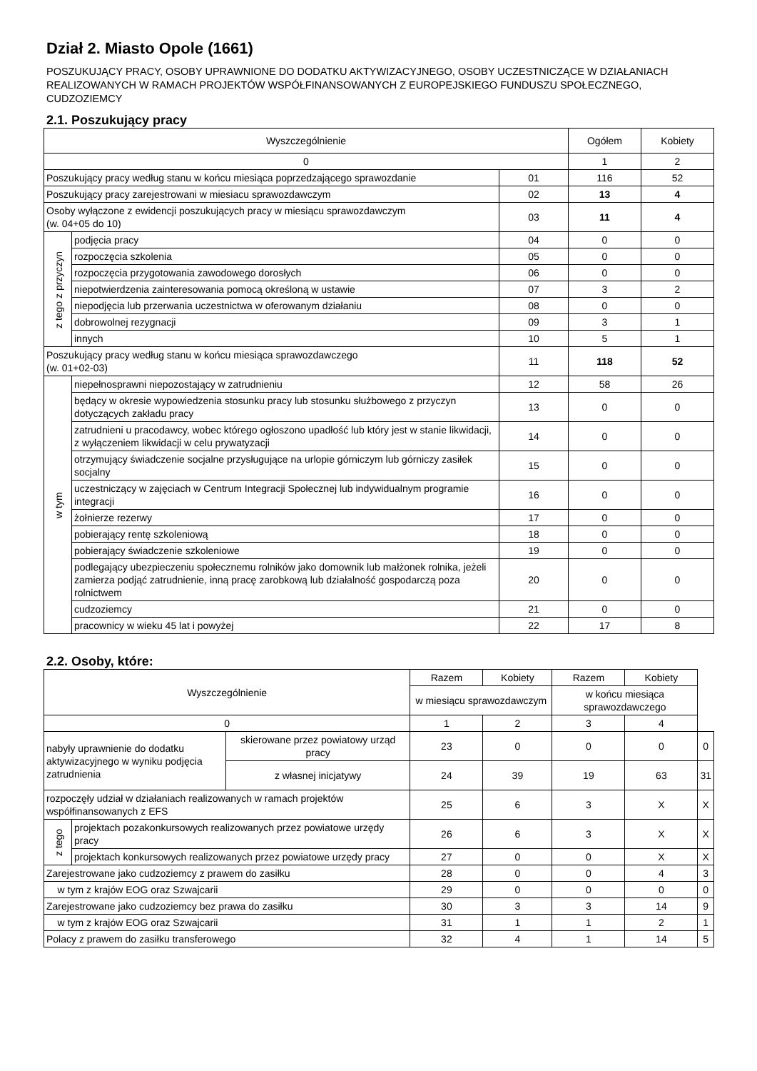Dział 2. Miasto Opole (1661)
POSZUKUJĄCY PRACY, OSOBY UPRAWNIONE DO DODATKU AKTYWIZACYJNEGO, OSOBY UCZESTNICZĄCE W DZIAŁANIACH REALIZOWANYCH W RAMACH PROJEKTÓW WSPÓŁFINANSOWANYCH Z EUROPEJSKIEGO FUNDUSZU SPOŁECZNEGO, CUDZOZIEMCY
2.1. Poszukujący pracy
| Wyszczególnienie | | | Ogółem | Kobiety |
| --- | --- | --- | --- | --- |
| 0 | | | 1 | 2 |
| Poszukujący pracy według stanu w końcu miesiąca poprzedzającego sprawozdanie | | 01 | 116 | 52 |
| Poszukujący pracy zarejestrowani w miesiacu sprawozdawczym | | 02 | 13 | 4 |
| Osoby wyłączone z ewidencji poszukujących pracy w miesiącu sprawozdawczym (w. 04+05 do 10) | | 03 | 11 | 4 |
| z tego z przyczyn | podjęcia pracy | 04 | 0 | 0 |
| | rozpoczęcia szkolenia | 05 | 0 | 0 |
| | rozpoczęcia przygotowania zawodowego dorosłych | 06 | 0 | 0 |
| | niepotwierdzenia zainteresowania pomocą określoną w ustawie | 07 | 3 | 2 |
| | niepodjęcia lub przerwania uczestnictwa w oferowanym działaniu | 08 | 0 | 0 |
| | dobrowolnej rezygnacji | 09 | 3 | 1 |
| | innych | 10 | 5 | 1 |
| Poszukujący pracy według stanu w końcu miesiąca sprawozdawczego (w. 01+02-03) | | 11 | 118 | 52 |
| w tym | niepełnosprawni niepozostający w zatrudnieniu | 12 | 58 | 26 |
| | będący w okresie wypowiedzenia stosunku pracy lub stosunku służbowego z przyczyn dotyczących zakładu pracy | 13 | 0 | 0 |
| | zatrudnieni u pracodawcy, wobec którego ogłoszono upadłość lub który jest w stanie likwidacji, z wyłączeniem likwidacji w celu prywatyzacji | 14 | 0 | 0 |
| | otrzymujący świadczenie socjalne przysługujące na urlopie górniczym lub górniczy zasiłek socjalny | 15 | 0 | 0 |
| | uczestniczący w zajęciach w Centrum Integracji Społecznej lub indywidualnym programie integracji | 16 | 0 | 0 |
| | żołnierze rezerwy | 17 | 0 | 0 |
| | pobierający rentę szkoleniową | 18 | 0 | 0 |
| | pobierający świadczenie szkoleniowe | 19 | 0 | 0 |
| | podlegający ubezpieczeniu społecznemu rolników jako domownik lub małżonek rolnika, jeżeli zamierza podjąć zatrudnienie, inną pracę zarobkową lub działalność gospodarczą poza rolnictwem | 20 | 0 | 0 |
| | cudzoziemcy | 21 | 0 | 0 |
| | pracownicy w wieku 45 lat i powyżej | 22 | 17 | 8 |
2.2. Osoby, które:
| Wyszczególnienie | | | Razem | Kobiety | Razem | Kobiety | |
| --- | --- | --- | --- | --- | --- | --- | --- |
| | | | w miesiącu sprawozdawczym | | w końcu miesiąca sprawozdawczego | | |
| 0 | | | 1 | 2 | 3 | 4 | |
| nabyły uprawnienie do dodatku aktywizacyjnego w wyniku podjęcia zatrudnienia | | skierowane przez powiatowy urząd pracy | 23 | 0 | 0 | 0 | 0 |
| | | z własnej inicjatywy | 24 | 39 | 19 | 63 | 31 |
| rozpoczęły udział w działaniach realizowanych w ramach projektów współfinansowanych z EFS | | | 25 | 6 | 3 | X | X |
| z tego | projektach pozakonkursowych realizowanych przez powiatowe urzędy pracy | | 26 | 6 | 3 | X | X |
| | projektach konkursowych realizowanych przez powiatowe urzędy pracy | | 27 | 0 | 0 | X | X |
| Zarejestrowane jako cudzoziemcy z prawem do zasiłku | | | 28 | 0 | 0 | 4 | 3 |
| w tym z krajów EOG oraz Szwajcarii | | | 29 | 0 | 0 | 0 | 0 |
| Zarejestrowane jako cudzoziemcy bez prawa do zasiłku | | | 30 | 3 | 3 | 14 | 9 |
| w tym z krajów EOG oraz Szwajcarii | | | 31 | 1 | 1 | 2 | 1 |
| Polacy z prawem do zasiłku transferowego | | | 32 | 4 | 1 | 14 | 5 |